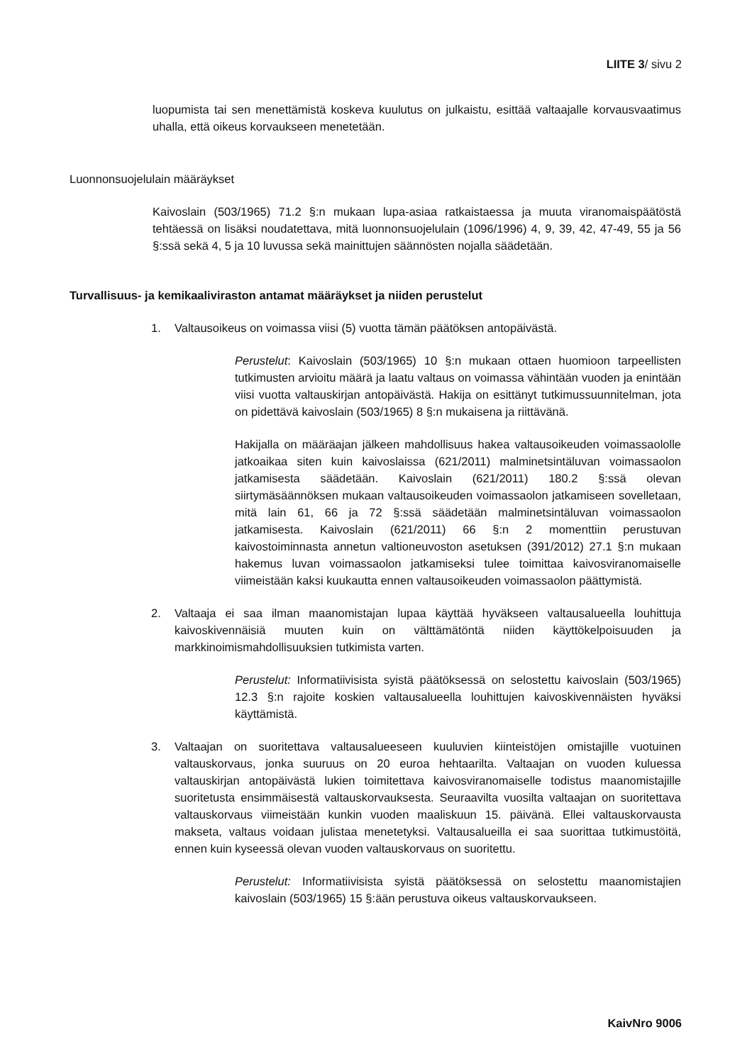LIITE 3/ sivu 2
luopumista tai sen menettämistä koskeva kuulutus on julkaistu, esittää valtaajalle korvausvaatimus uhalla, että oikeus korvaukseen menetetään.
Luonnonsuojelulain määräykset
Kaivoslain (503/1965) 71.2 §:n mukaan lupa-asiaa ratkaistaessa ja muuta viranomaispäätöstä tehtäessä on lisäksi noudatettava, mitä luonnonsuojelulain (1096/1996) 4, 9, 39, 42, 47-49, 55 ja 56 §:ssä sekä 4, 5 ja 10 luvussa sekä mainittujen säännösten nojalla säädetään.
Turvallisuus- ja kemikaaliviraston antamat määräykset ja niiden perustelut
1. Valtausoikeus on voimassa viisi (5) vuotta tämän päätöksen antopäivästä.
Perustelut: Kaivoslain (503/1965) 10 §:n mukaan ottaen huomioon tarpeellisten tutkimusten arvioitu määrä ja laatu valtaus on voimassa vähintään vuoden ja enintään viisi vuotta valtauskirjan antopäivästä. Hakija on esittänyt tutkimussuunnitelman, jota on pidettävä kaivoslain (503/1965) 8 §:n mukaisena ja riittävänä.
Hakijalla on määräajan jälkeen mahdollisuus hakea valtausoikeuden voimassaololle jatkoaikaa siten kuin kaivoslaissa (621/2011) malminetsintäluvan voimassaolon jatkamisesta säädetään. Kaivoslain (621/2011) 180.2 §:ssä olevan siirtymäsäännöksen mukaan valtausoikeuden voimassaolon jatkamiseen sovelletaan, mitä lain 61, 66 ja 72 §:ssä säädetään malminetsintäluvan voimassaolon jatkamisesta. Kaivoslain (621/2011) 66 §:n 2 momenttiin perustuvan kaivostoiminnasta annetun valtioneuvoston asetuksen (391/2012) 27.1 §:n mukaan hakemus luvan voimassaolon jatkamiseksi tulee toimittaa kaivosviranomaiselle viimeistään kaksi kuukautta ennen valtausoikeuden voimassaolon päättymistä.
2. Valtaaja ei saa ilman maanomistajan lupaa käyttää hyväkseen valtausalueella louhittuja kaivoskivennäisiä muuten kuin on välttämätöntä niiden käyttökelpoisuuden ja markkinoimismahdollisuuksien tutkimista varten.
Perustelut: Informatiivisista syistä päätöksessä on selostettu kaivoslain (503/1965) 12.3 §:n rajoite koskien valtausalueella louhittujen kaivoskivennäisten hyväksi käyttämistä.
3. Valtaajan on suoritettava valtausalueeseen kuuluvien kiinteistöjen omistajille vuotuinen valtauskorvaus, jonka suuruus on 20 euroa hehtaarilta. Valtaajan on vuoden kuluessa valtauskirjan antopäivästä lukien toimitettava kaivosviranomaiselle todistus maanomistajille suoritetusta ensimmäisestä valtauskorvauksesta. Seuraavilta vuosilta valtaajan on suoritettava valtauskorvaus viimeistään kunkin vuoden maaliskuun 15. päivänä. Ellei valtauskorvausta makseta, valtaus voidaan julistaa menetetyksi. Valtausalueilla ei saa suorittaa tutkimustöitä, ennen kuin kyseessä olevan vuoden valtauskorvaus on suoritettu.
Perustelut: Informatiivisista syistä päätöksessä on selostettu maanomistajien kaivoslain (503/1965) 15 §:ään perustuva oikeus valtauskorvaukseen.
KaivNro 9006